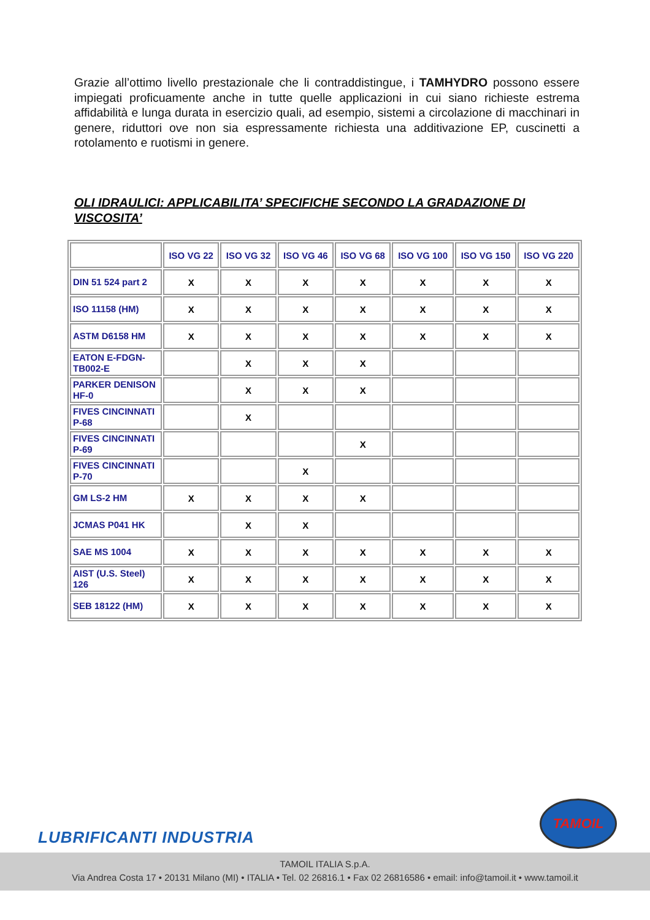Grazie all’ottimo livello prestazionale che li contraddistingue, i TAMHYDRO possono essere impiegati proficuamente anche in tutte quelle applicazioni in cui siano richieste estrema affidabilità e lunga durata in esercizio quali, ad esempio, sistemi a circolazione di macchinari in genere, riduttori ove non sia espressamente richiesta una additivazione EP, cuscinetti a rotolamento e ruotismi in genere.
OLI IDRAULICI: APPLICABILITA’ SPECIFICHE SECONDO LA GRADAZIONE DI VISCOSITA’
| | ISO VG 22 | ISO VG 32 | ISO VG 46 | ISO VG 68 | ISO VG 100 | ISO VG 150 | ISO VG 220 |
| --- | --- | --- | --- | --- | --- | --- | --- |
| DIN 51 524 part 2 | X | X | X | X | X | X | X |
| ISO 11158 (HM) | X | X | X | X | X | X | X |
| ASTM D6158 HM | X | X | X | X | X | X | X |
| EATON E-FDGN-TB002-E | | X | X | X | | | |
| PARKER DENISON HF-0 | | X | X | X | | | |
| FIVES CINCINNATI P-68 | | X | | | | | |
| FIVES CINCINNATI P-69 | | | | X | | | |
| FIVES CINCINNATI P-70 | | | X | | | | |
| GM LS-2 HM | X | X | X | X | | | |
| JCMAS P041 HK | | X | X | | | | |
| SAE MS 1004 | X | X | X | X | X | X | X |
| AIST (U.S. Steel) 126 | X | X | X | X | X | X | X |
| SEB 18122 (HM) | X | X | X | X | X | X | X |
LUBRIFICANTI INDUSTRIA
TAMOIL
TAMOIL ITALIA S.p.A.
Via Andrea Costa 17 • 20131 Milano (MI) • ITALIA • Tel. 02 26816.1 • Fax 02 26816586 • email: info@tamoil.it • www.tamoil.it